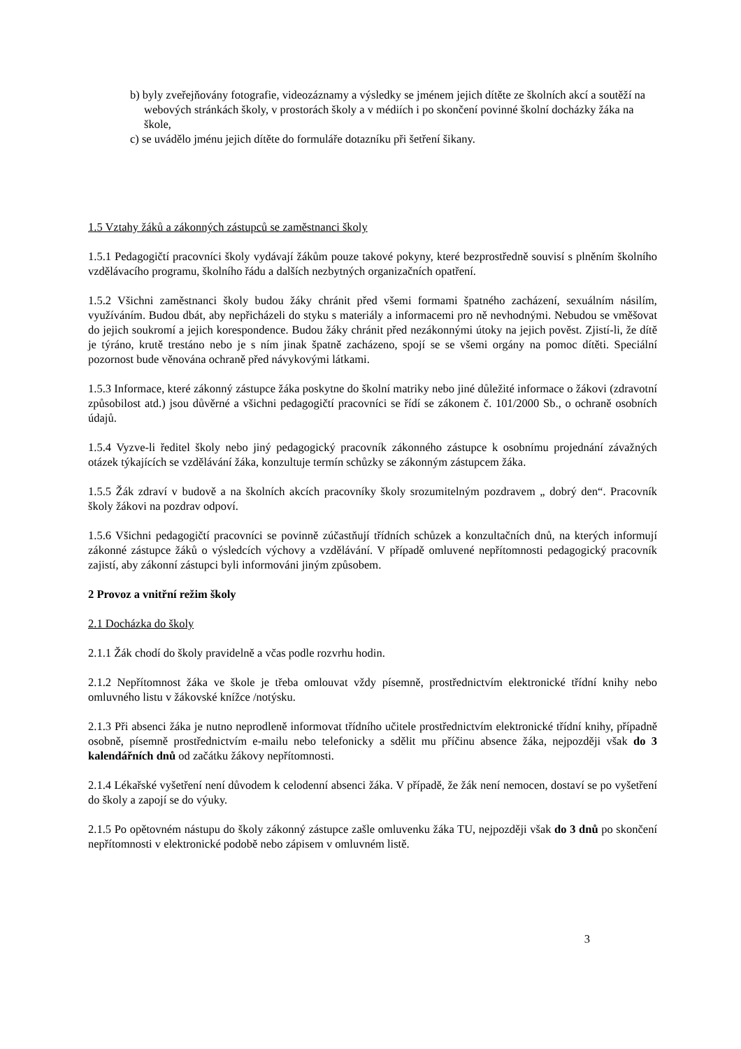b) byly zveřejňovány fotografie, videozáznamy a výsledky se jménem jejich dítěte ze školních akcí a soutěží na webových stránkách školy, v prostorách školy a v médiích i po skončení povinné školní docházky žáka na škole,
c) se uvádělo jménu jejich dítěte do formuláře dotazníku při šetření šikany.
1.5 Vztahy žáků a zákonných zástupců se zaměstnanci školy
1.5.1 Pedagogičtí pracovníci školy vydávají žákům pouze takové pokyny, které bezprostředně souvisí s plněním školního vzdělávacího programu, školního řádu a dalších nezbytných organizačních opatření.
1.5.2 Všichni zaměstnanci školy budou žáky chránit před všemi formami špatného zacházení, sexuálním násilím, využíváním. Budou dbát, aby nepřicházeli do styku s materiály a informacemi pro ně nevhodnými. Nebudou se vměšovat do jejich soukromí a jejich korespondence. Budou žáky chránit před nezákonnými útoky na jejich pověst. Zjistí-li, že dítě je týráno, krutě trestáno nebo je s ním jinak špatně zacházeno, spojí se se všemi orgány na pomoc dítěti. Speciální pozornost bude věnována ochraně před návykovými látkami.
1.5.3 Informace, které zákonný zástupce žáka poskytne do školní matriky nebo jiné důležité informace o žákovi (zdravotní způsobilost atd.) jsou důvěrné a všichni pedagogičtí pracovníci se řídí se zákonem č. 101/2000 Sb., o ochraně osobních údajů.
1.5.4 Vyzve-li ředitel školy nebo jiný pedagogický pracovník zákonného zástupce k osobnímu projednání závažných otázek týkajících se vzdělávání žáka, konzultuje termín schůzky se zákonným zástupcem žáka.
1.5.5 Žák zdraví v budově a na školních akcích pracovníky školy srozumitelným pozdravem „ dobrý den“. Pracovník školy žákovi na pozdrav odpoví.
1.5.6 Všichni pedagogičtí pracovníci se povinně zúčastňují třídních schůzek a konzultačních dnů, na kterých informují zákonné zástupce žáků o výsledcích výchovy a vzdělávání. V případě omluvené nepřítomnosti pedagogický pracovník zajistí, aby zákonní zástupci byli informováni jiným způsobem.
2 Provoz a vnitřní režim školy
2.1 Docházka do školy
2.1.1 Žák chodí do školy pravidelně a včas podle rozvrhu hodin.
2.1.2 Nepřítomnost žáka ve škole je třeba omlouvat vždy písemně, prostřednictvím elektronické třídní knihy nebo omluvného listu v žákovské knížce /notýsku.
2.1.3 Při absenci žáka je nutno neprodleně informovat třídního učitele prostřednictvím elektronické třídní knihy, případně osobně, písemně prostřednictvím e-mailu nebo telefonicky a sdělit mu příčinu absence žáka, nejpozději však do 3 kalendářních dnů od začátku žákovy nepřítomnosti.
2.1.4 Lékařské vyšetření není důvodem k celodenní absenci žáka. V případě, že žák není nemocen, dostaví se po vyšetření do školy a zapojí se do výuky.
2.1.5 Po opětovném nástupu do školy zákonný zástupce zašle omluvenku žáka TU, nejpozději však do 3 dnů po skončení nepřítomnosti v elektronické podobě nebo zápisem v omluvném listě.
3